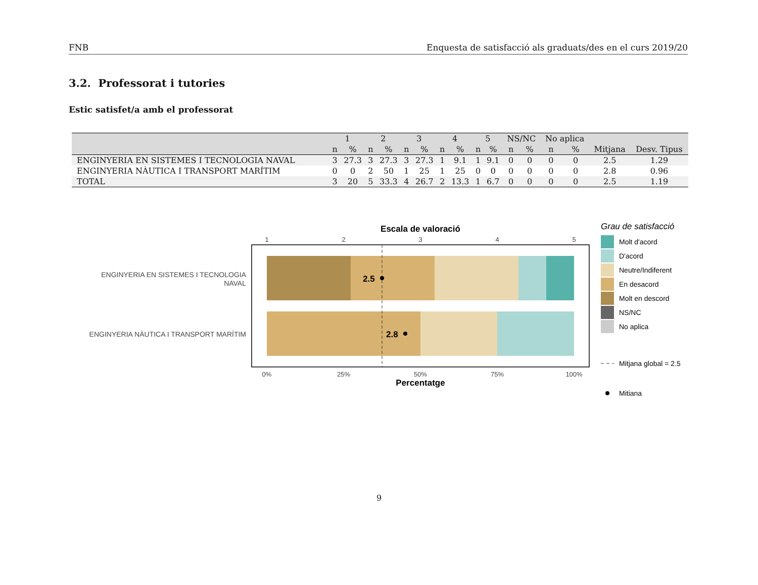FNB Enquesta de satisfacció als graduats/des en el curs 2019/20
3.2. Professorat i tutories
Estic satisfet/a amb el professorat
| | 1 | | 2 | | 3 | | 4 | | 5 | | NS/NC | | No aplica | | | |
| --- | --- | --- | --- | --- | --- | --- | --- | --- | --- | --- | --- | --- | --- | --- | --- | --- |
| | n | % | n | % | n | % | n | % | n | % | n | % | n | % | Mitjana | Desv. Tipus |
| ENGINYERIA EN SISTEMES I TECNOLOGIA NAVAL | 3 | 27.3 | 3 | 27.3 | 3 | 27.3 | 1 | 9.1 | 1 | 9.1 | 0 | 0 | 0 | 0 | 2.5 | 1.29 |
| ENGINYERIA NÀUTICA I TRANSPORT MARÍTIM | 0 | 0 | 2 | 50 | 1 | 25 | 1 | 25 | 0 | 0 | 0 | 0 | 0 | 0 | 2.8 | 0.96 |
| TOTAL | 3 | 20 | 5 | 33.3 | 4 | 26.7 | 2 | 13.3 | 1 | 6.7 | 0 | 0 | 0 | 0 | 2.5 | 1.19 |
Escala de valoració
1
2
3
4
5
2.5
2.8
ENGINYERIA EN SISTEMES I TECNOLOGIA
NAVAL
ENGINYERIA NÀUTICA I TRANSPORT MARÍTIM
0%
25%
50%
75%
100%
Percentatge
Grau de satisfacció
Molt d'acord
D'acord
Neutre/Indiferent
En desacord
Molt en descord
NS/NC
No aplica
Mitjana global = 2.5
Mitiana
9